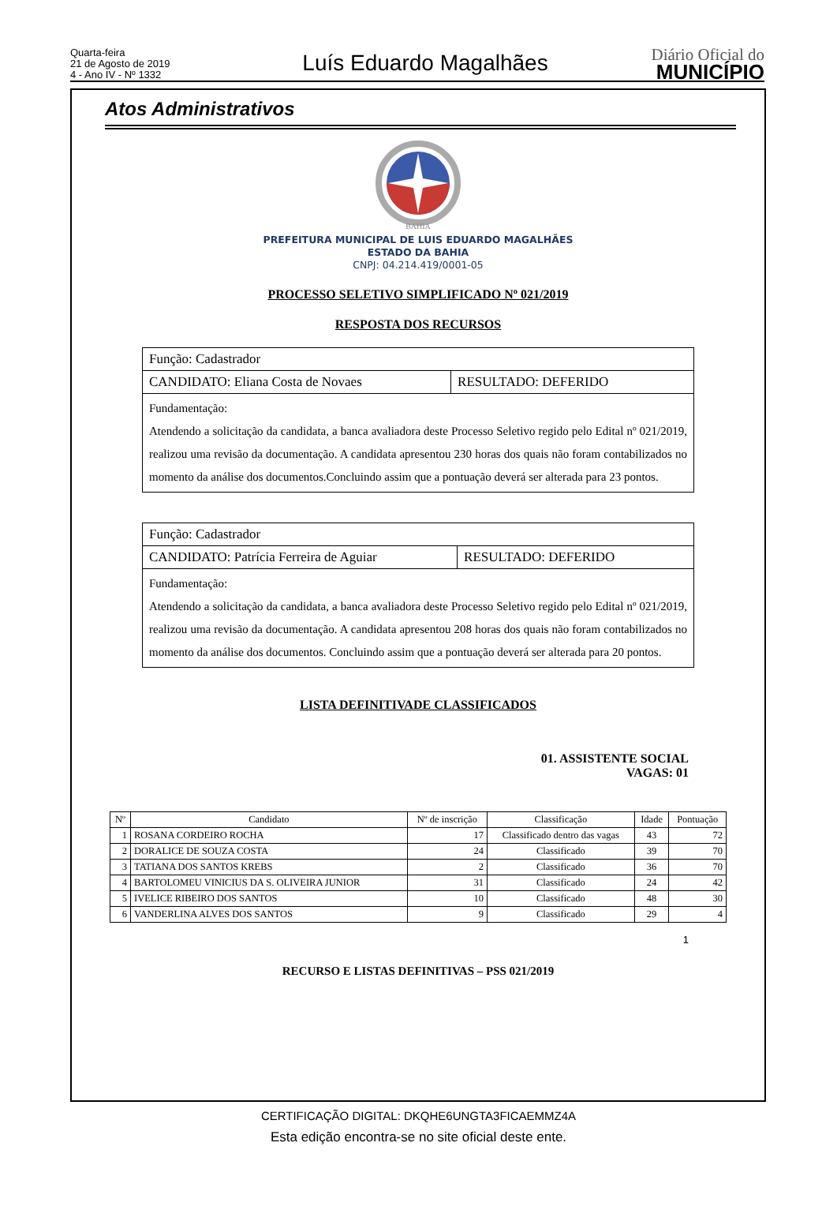Quarta-feira
21 de Agosto de 2019
4 - Ano IV - Nº 1332
Luís Eduardo Magalhães
Diário Oficial do
MUNICÍPIO
Atos Administrativos
BAHIA
PREFEITURA MUNICIPAL DE LUIS EDUARDO MAGALHÃES
ESTADO DA BAHIA
CNPJ: 04.214.419/0001-05
PROCESSO SELETIVO SIMPLIFICADO Nº 021/2019
RESPOSTA DOS RECURSOS
| Função: Cadastrador | |
| CANDIDATO: Eliana Costa de Novaes | RESULTADO: DEFERIDO |
| Fundamentação: Atendendo a solicitação da candidata, a banca avaliadora deste Processo Seletivo regido pelo Edital nº 021/2019, realizou uma revisão da documentação. A candidata apresentou 230 horas dos quais não foram contabilizados no momento da análise dos documentos.Concluindo assim que a pontuação deverá ser alterada para 23 pontos. | |
| Função: Cadastrador | |
| CANDIDATO: Patrícia Ferreira de Aguiar | RESULTADO: DEFERIDO |
| Fundamentação: Atendendo a solicitação da candidata, a banca avaliadora deste Processo Seletivo regido pelo Edital nº 021/2019, realizou uma revisão da documentação. A candidata apresentou 208 horas dos quais não foram contabilizados no momento da análise dos documentos. Concluindo assim que a pontuação deverá ser alterada para 20 pontos. | |
LISTA DEFINITIVADE CLASSIFICADOS
01. ASSISTENTE SOCIAL
VAGAS: 01
| Nº | Candidato | Nº de inscrição | Classificação | Idade | Pontuação |
| --- | --- | --- | --- | --- | --- |
| 1 | ROSANA CORDEIRO ROCHA | 17 | Classificado dentro das vagas | 43 | 72 |
| 2 | DORALICE DE SOUZA COSTA | 24 | Classificado | 39 | 70 |
| 3 | TATIANA DOS SANTOS KREBS | 2 | Classificado | 36 | 70 |
| 4 | BARTOLOMEU VINICIUS DA S. OLIVEIRA JUNIOR | 31 | Classificado | 24 | 42 |
| 5 | IVELICE RIBEIRO DOS SANTOS | 10 | Classificado | 48 | 30 |
| 6 | VANDERLINA ALVES DOS SANTOS | 9 | Classificado | 29 | 4 |
1
RECURSO E LISTAS DEFINITIVAS – PSS 021/2019
CERTIFICAÇÃO DIGITAL: DKQHE6UNGTA3FICAEMMZ4A
Esta edição encontra-se no site oficial deste ente.